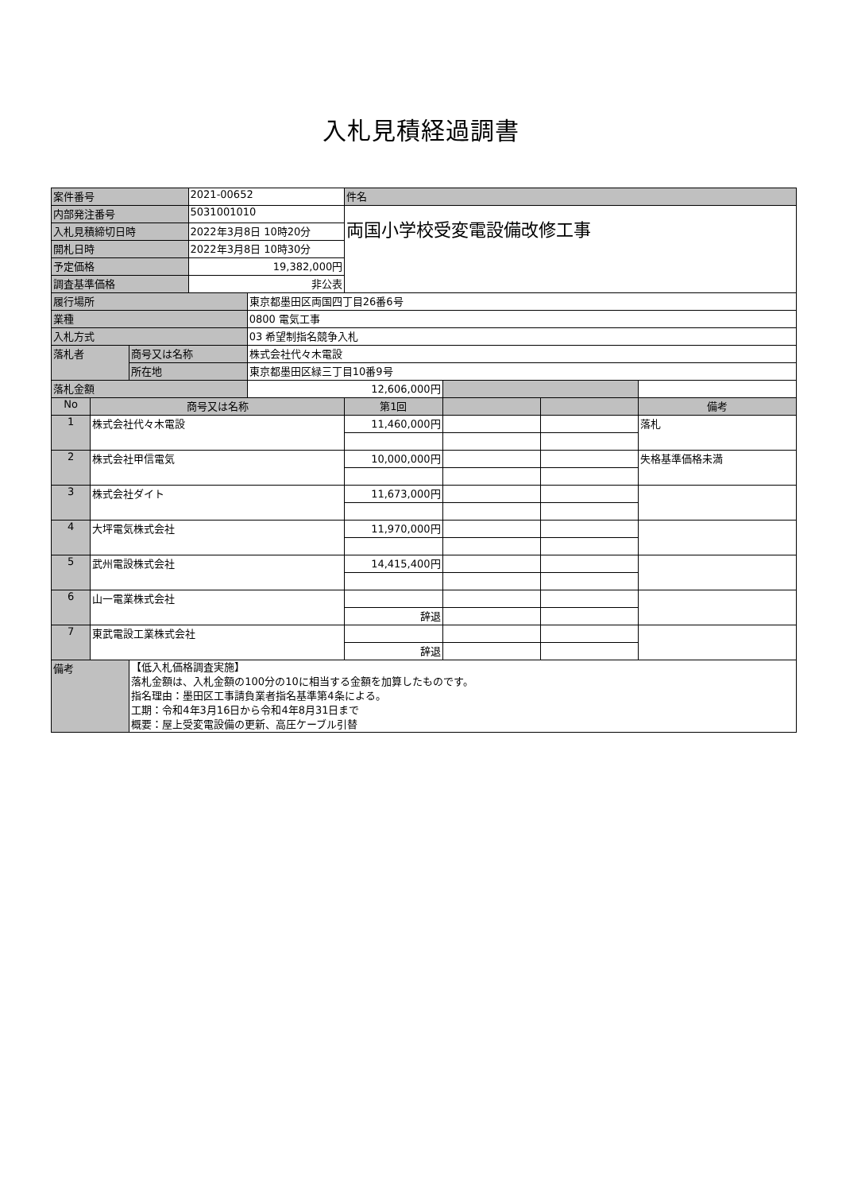入札見積経過調書
| 案件番号 | | | 2021-00652 | | 件名 | | | |
| 内部発注番号 | | | 5031001010 | | 両国小学校受変電設備改修工事 | | | |
| 入札見積締切日時 | | | 2022年3月8日 10時20分 | | | | | |
| 開札日時 | | | 2022年3月8日 10時30分 | | | | | |
| 予定価格 | | | 19,382,000円 | | | | | |
| 調査基準価格 | | | 非公表 | | | | | |
| 履行場所 | | | | 東京都墨田区両国四丁目26番6号 | | | | |
| 業種 | | | | 0800 電気工事 | | | | |
| 入札方式 | | | | 03 希望制指名競争入札 | | | | |
| 落札者 | | 商号又は名称 | | 株式会社代々木電設 | | | | |
| | | 所在地 | | 東京都墨田区緑三丁目10番9号 | | | | |
| 落札金額 | | | | 12,606,000円 | | | | |
| No | 商号又は名称 | | | | 第1回 | | | 備考 |
| 1 | 株式会社代々木電設 | | | | 11,460,000円 | | | 落札 |
| 2 | 株式会社甲信電気 | | | | 10,000,000円 | | | 失格基準価格未満 |
| 3 | 株式会社ダイト | | | | 11,673,000円 | | | |
| 4 | 大坪電気株式会社 | | | | 11,970,000円 | | | |
| 5 | 武州電設株式会社 | | | | 14,415,400円 | | | |
| 6 | 山一電業株式会社 | | | | | | | |
| | | | | | 辞退 | | | |
| 7 | 東武電設工業株式会社 | | | | | | | |
| | | | | | 辞退 | | | |
| 備考 | | 【低入札価格調査実施】 落札金額は、入札金額の100分の10に相当する金額を加算したものです。 指名理由：墨田区工事請負業者指名基準第4条による。 工期：令和4年3月16日から令和4年8月31日まで 概要：屋上受変電設備の更新、高圧ケーブル引替 | | | | | | |